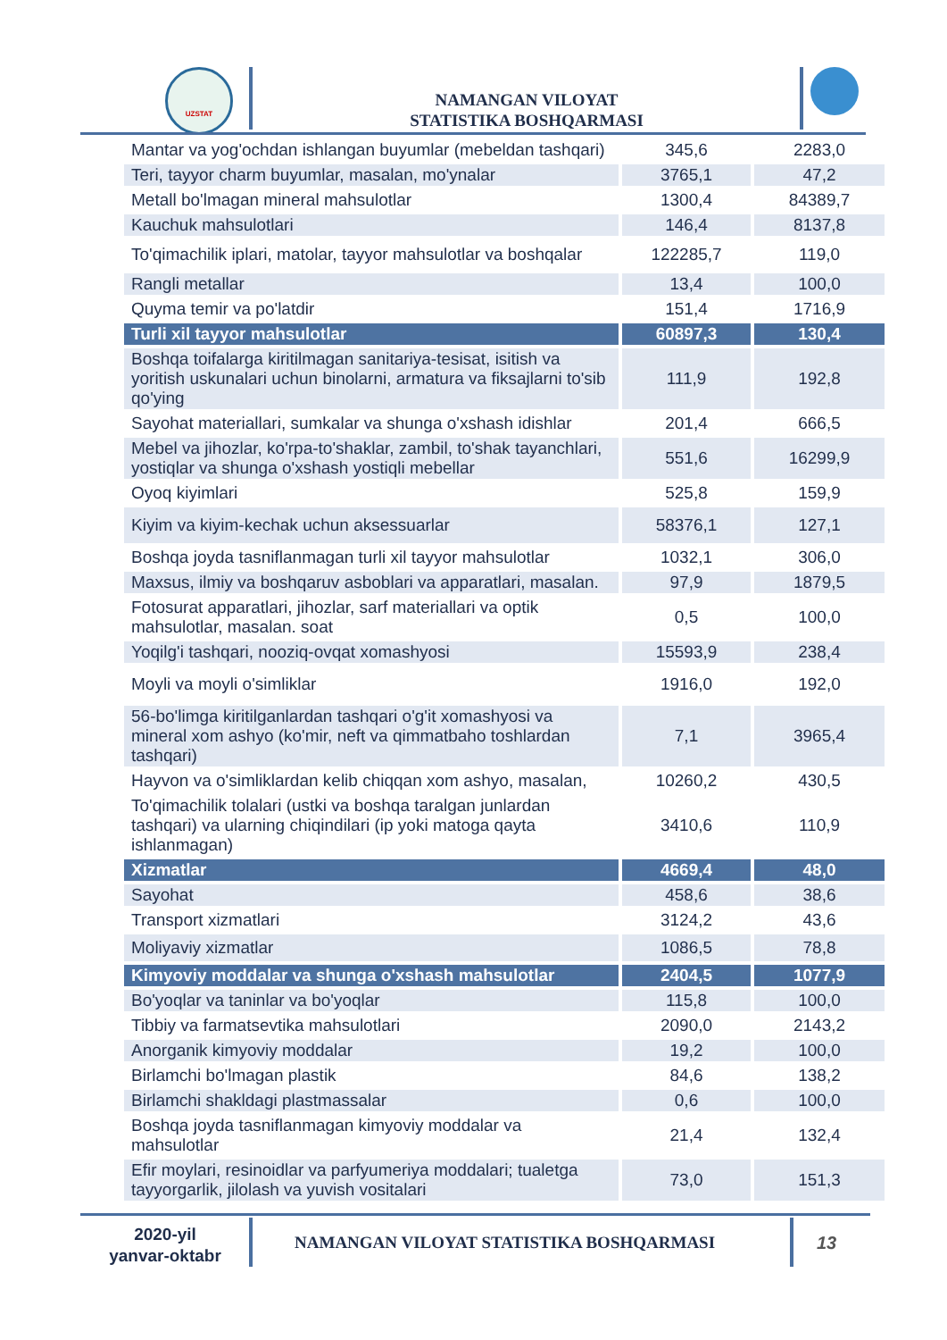UZSTAT
NAMANGAN VILOYAT STATISTIKA BOSHQARMASI
| Mantar va yog'ochdan ishlangan buyumlar (mebeldan tashqari) | 345,6 | 2283,0 |
| Teri, tayyor charm buyumlar, masalan, mo'ynalar | 3765,1 | 47,2 |
| Metall bo'lmagan mineral mahsulotlar | 1300,4 | 84389,7 |
| Kauchuk mahsulotlari | 146,4 | 8137,8 |
| To'qimachilik iplari, matolar, tayyor mahsulotlar va boshqalar | 122285,7 | 119,0 |
| Rangli metallar | 13,4 | 100,0 |
| Quyma temir va po'latdir | 151,4 | 1716,9 |
| Turli xil tayyor mahsulotlar | 60897,3 | 130,4 |
| Boshqa toifalarga kiritilmagan sanitariya-tesisat, isitish va yoritish uskunalari uchun binolarni, armatura va fiksajlarni to'sib qo'ying | 111,9 | 192,8 |
| Sayohat materiallari, sumkalar va shunga o'xshash idishlar | 201,4 | 666,5 |
| Mebel va jihozlar, ko'rpa-to'shaklar, zambil, to'shak tayanchlari, yostiqlar va shunga o'xshash yostiqli mebellar | 551,6 | 16299,9 |
| Oyoq kiyimlari | 525,8 | 159,9 |
| Kiyim va kiyim-kechak uchun aksessuarlar | 58376,1 | 127,1 |
| Boshqa joyda tasniflanmagan turli xil tayyor mahsulotlar | 1032,1 | 306,0 |
| Maxsus, ilmiy va boshqaruv asboblari va apparatlari, masalan. | 97,9 | 1879,5 |
| Fotosurat apparatlari, jihozlar, sarf materiallari va optik mahsulotlar, masalan. soat | 0,5 | 100,0 |
| Yoqilg'i tashqari, nooziq-ovqat xomashyosi | 15593,9 | 238,4 |
| Moyli va moyli o'simliklar | 1916,0 | 192,0 |
| 56-bo'limga kiritilganlardan tashqari o'g'it xomashyosi va mineral xom ashyo (ko'mir, neft va qimmatbaho toshlardan tashqari) | 7,1 | 3965,4 |
| Hayvon va o'simliklardan kelib chiqqan xom ashyo, masalan, | 10260,2 | 430,5 |
| To'qimachilik tolalari (ustki va boshqa taralgan junlardan tashqari) va ularning chiqindilari (ip yoki matoga qayta ishlanmagan) | 3410,6 | 110,9 |
| Xizmatlar | 4669,4 | 48,0 |
| Sayohat | 458,6 | 38,6 |
| Transport xizmatlari | 3124,2 | 43,6 |
| Moliyaviy xizmatlar | 1086,5 | 78,8 |
| Kimyoviy moddalar va shunga o'xshash mahsulotlar | 2404,5 | 1077,9 |
| Bo'yoqlar va taninlar va bo'yoqlar | 115,8 | 100,0 |
| Tibbiy va farmatsevtika mahsulotlari | 2090,0 | 2143,2 |
| Anorganik kimyoviy moddalar | 19,2 | 100,0 |
| Birlamchi bo'lmagan plastik | 84,6 | 138,2 |
| Birlamchi shakldagi plastmassalar | 0,6 | 100,0 |
| Boshqa joyda tasniflanmagan kimyoviy moddalar va mahsulotlar | 21,4 | 132,4 |
| Efir moylari, resinoidlar va parfyumeriya moddalari; tualetga tayyorgarlik, jilolash va yuvish vositalari | 73,0 | 151,3 |
2020-yil yanvar-oktabr
NAMANGAN VILOYAT STATISTIKA BOSHQARMASI
13